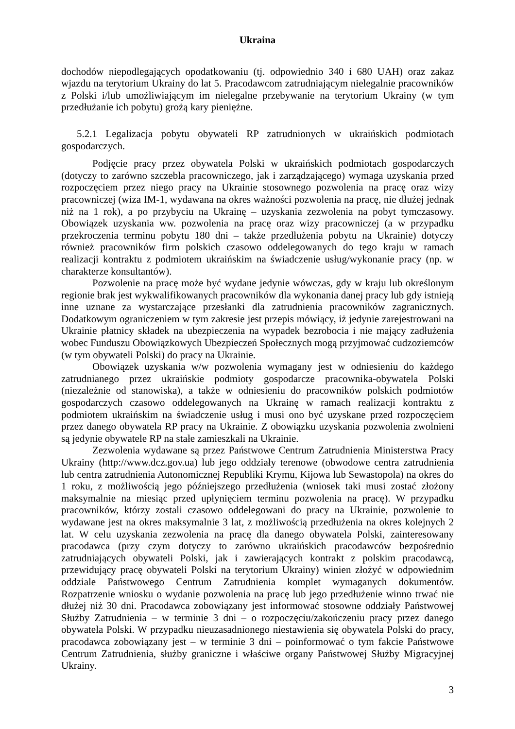Ukraina
dochodów niepodlegających opodatkowaniu (tj. odpowiednio 340 i 680 UAH) oraz zakaz wjazdu na terytorium Ukrainy do lat 5. Pracodawcom zatrudniającym nielegalnie pracowników z Polski i/lub umożliwiającym im nielegalne przebywanie na terytorium Ukrainy (w tym przedłużanie ich pobytu) grożą kary pieniężne.
5.2.1 Legalizacja pobytu obywateli RP zatrudnionych w ukraińskich podmiotach gospodarczych.
Podjęcie pracy przez obywatela Polski w ukraińskich podmiotach gospodarczych (dotyczy to zarówno szczebla pracowniczego, jak i zarządzającego) wymaga uzyskania przed rozpoczęciem przez niego pracy na Ukrainie stosownego pozwolenia na pracę oraz wizy pracowniczej (wiza IM-1, wydawana na okres ważności pozwolenia na pracę, nie dłużej jednak niż na 1 rok), a po przybyciu na Ukrainę – uzyskania zezwolenia na pobyt tymczasowy. Obowiązek uzyskania ww. pozwolenia na pracę oraz wizy pracowniczej (a w przypadku przekroczenia terminu pobytu 180 dni – także przedłużenia pobytu na Ukrainie) dotyczy również pracowników firm polskich czasowo oddelegowanych do tego kraju w ramach realizacji kontraktu z podmiotem ukraińskim na świadczenie usług/wykonanie pracy (np. w charakterze konsultantów).
Pozwolenie na pracę może być wydane jedynie wówczas, gdy w kraju lub określonym regionie brak jest wykwalifikowanych pracowników dla wykonania danej pracy lub gdy istnieją inne uznane za wystarczające przesłanki dla zatrudnienia pracowników zagranicznych. Dodatkowym ograniczeniem w tym zakresie jest przepis mówiący, iż jedynie zarejestrowani na Ukrainie płatnicy składek na ubezpieczenia na wypadek bezrobocia i nie mający zadłużenia wobec Funduszu Obowiązkowych Ubezpieczeń Społecznych mogą przyjmować cudzoziemców (w tym obywateli Polski) do pracy na Ukrainie.
Obowiązek uzyskania w/w pozwolenia wymagany jest w odniesieniu do każdego zatrudnianego przez ukraińskie podmioty gospodarcze pracownika-obywatela Polski (niezależnie od stanowiska), a także w odniesieniu do pracowników polskich podmiotów gospodarczych czasowo oddelegowanych na Ukrainę w ramach realizacji kontraktu z podmiotem ukraińskim na świadczenie usług i musi ono być uzyskane przed rozpoczęciem przez danego obywatela RP pracy na Ukrainie. Z obowiązku uzyskania pozwolenia zwolnieni są jedynie obywatele RP na stałe zamieszkali na Ukrainie.
Zezwolenia wydawane są przez Państwowe Centrum Zatrudnienia Ministerstwa Pracy Ukrainy (http://www.dcz.gov.ua) lub jego oddziały terenowe (obwodowe centra zatrudnienia lub centra zatrudnienia Autonomicznej Republiki Krymu, Kijowa lub Sewastopola) na okres do 1 roku, z możliwością jego późniejszego przedłużenia (wniosek taki musi zostać złożony maksymalnie na miesiąc przed upłynięciem terminu pozwolenia na pracę). W przypadku pracowników, którzy zostali czasowo oddelegowani do pracy na Ukrainie, pozwolenie to wydawane jest na okres maksymalnie 3 lat, z możliwością przedłużenia na okres kolejnych 2 lat. W celu uzyskania zezwolenia na pracę dla danego obywatela Polski, zainteresowany pracodawca (przy czym dotyczy to zarówno ukraińskich pracodawców bezpośrednio zatrudniających obywateli Polski, jak i zawierających kontrakt z polskim pracodawcą, przewidujący pracę obywateli Polski na terytorium Ukrainy) winien złożyć w odpowiednim oddziale Państwowego Centrum Zatrudnienia komplet wymaganych dokumentów. Rozpatrzenie wniosku o wydanie pozwolenia na pracę lub jego przedłużenie winno trwać nie dłużej niż 30 dni. Pracodawca zobowiązany jest informować stosowne oddziały Państwowej Służby Zatrudnienia – w terminie 3 dni – o rozpoczęciu/zakończeniu pracy przez danego obywatela Polski. W przypadku nieuzasadnionego niestawienia się obywatela Polski do pracy, pracodawca zobowiązany jest – w terminie 3 dni – poinformować o tym fakcie Państwowe Centrum Zatrudnienia, służby graniczne i właściwe organy Państwowej Służby Migracyjnej Ukrainy.
3